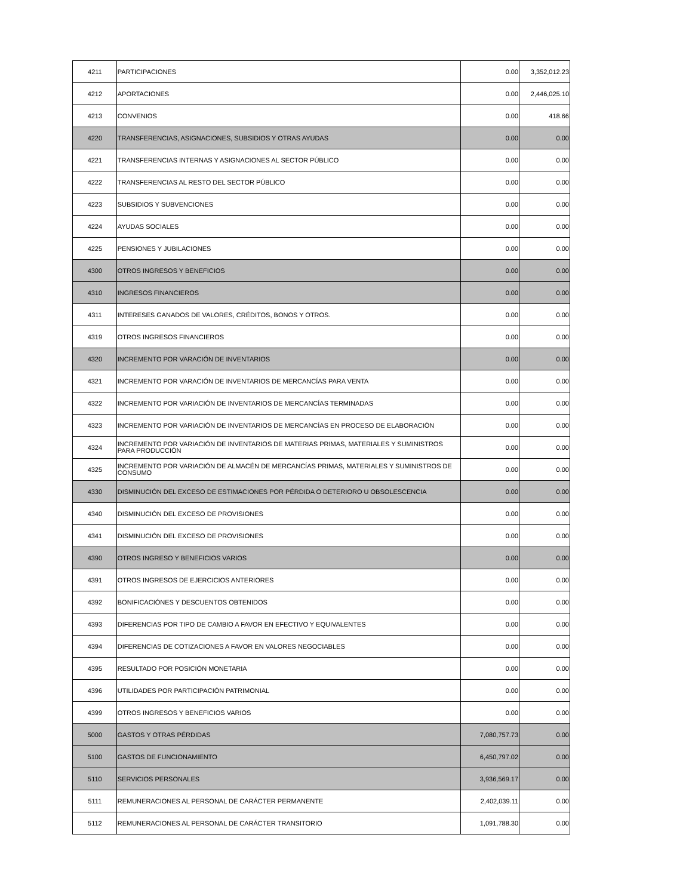| 4211 | PARTICIPACIONES | 0.00 | 3,352,012.23 |
| 4212 | APORTACIONES | 0.00 | 2,446,025.10 |
| 4213 | CONVENIOS | 0.00 | 418.66 |
| 4220 | TRANSFERENCIAS, ASIGNACIONES, SUBSIDIOS Y OTRAS AYUDAS | 0.00 | 0.00 |
| 4221 | TRANSFERENCIAS INTERNAS Y ASIGNACIONES AL SECTOR PÚBLICO | 0.00 | 0.00 |
| 4222 | TRANSFERENCIAS AL RESTO DEL SECTOR PÚBLICO | 0.00 | 0.00 |
| 4223 | SUBSIDIOS Y SUBVENCIONES | 0.00 | 0.00 |
| 4224 | AYUDAS SOCIALES | 0.00 | 0.00 |
| 4225 | PENSIONES Y JUBILACIONES | 0.00 | 0.00 |
| 4300 | OTROS INGRESOS Y BENEFICIOS | 0.00 | 0.00 |
| 4310 | INGRESOS FINANCIEROS | 0.00 | 0.00 |
| 4311 | INTERESES GANADOS DE VALORES, CRÉDITOS, BONOS Y OTROS. | 0.00 | 0.00 |
| 4319 | OTROS INGRESOS FINANCIEROS | 0.00 | 0.00 |
| 4320 | INCREMENTO POR VARACIÓN DE INVENTARIOS | 0.00 | 0.00 |
| 4321 | INCREMENTO POR VARACIÓN DE INVENTARIOS DE MERCANCÍAS PARA VENTA | 0.00 | 0.00 |
| 4322 | INCREMENTO POR VARIACIÓN DE INVENTARIOS DE MERCANCÍAS TERMINADAS | 0.00 | 0.00 |
| 4323 | INCREMENTO POR VARIACIÓN DE INVENTARIOS DE MERCANCÍAS EN PROCESO DE ELABORACIÓN | 0.00 | 0.00 |
| 4324 | INCREMENTO POR VARIACIÓN DE INVENTARIOS DE MATERIAS PRIMAS, MATERIALES Y SUMINISTROS PARA PRODUCCIÓN | 0.00 | 0.00 |
| 4325 | INCREMENTO POR VARIACIÓN DE ALMACÉN DE MERCANCÍAS PRIMAS, MATERIALES Y SUMINISTROS DE CONSUMO | 0.00 | 0.00 |
| 4330 | DISMINUCIÓN DEL EXCESO DE ESTIMACIONES POR PÉRDIDA O DETERIORO U OBSOLESCENCIA | 0.00 | 0.00 |
| 4340 | DISMINUCIÓN DEL EXCESO DE PROVISIONES | 0.00 | 0.00 |
| 4341 | DISMINUCIÓN DEL EXCESO DE PROVISIONES | 0.00 | 0.00 |
| 4390 | OTROS INGRESO Y BENEFICIOS VARIOS | 0.00 | 0.00 |
| 4391 | OTROS INGRESOS DE EJERCICIOS ANTERIORES | 0.00 | 0.00 |
| 4392 | BONIFICACIÓNES Y DESCUENTOS OBTENIDOS | 0.00 | 0.00 |
| 4393 | DIFERENCIAS POR TIPO DE CAMBIO A FAVOR EN EFECTIVO Y EQUIVALENTES | 0.00 | 0.00 |
| 4394 | DIFERENCIAS DE COTIZACIONES A FAVOR EN VALORES NEGOCIABLES | 0.00 | 0.00 |
| 4395 | RESULTADO POR POSICIÓN MONETARIA | 0.00 | 0.00 |
| 4396 | UTILIDADES POR PARTICIPACIÓN PATRIMONIAL | 0.00 | 0.00 |
| 4399 | OTROS INGRESOS Y BENEFICIOS VARIOS | 0.00 | 0.00 |
| 5000 | GASTOS Y OTRAS PÉRDIDAS | 7,080,757.73 | 0.00 |
| 5100 | GASTOS DE FUNCIONAMIENTO | 6,450,797.02 | 0.00 |
| 5110 | SERVICIOS PERSONALES | 3,936,569.17 | 0.00 |
| 5111 | REMUNERACIONES AL PERSONAL DE CARÁCTER PERMANENTE | 2,402,039.11 | 0.00 |
| 5112 | REMUNERACIONES AL PERSONAL DE CARÁCTER TRANSITORIO | 1,091,788.30 | 0.00 |